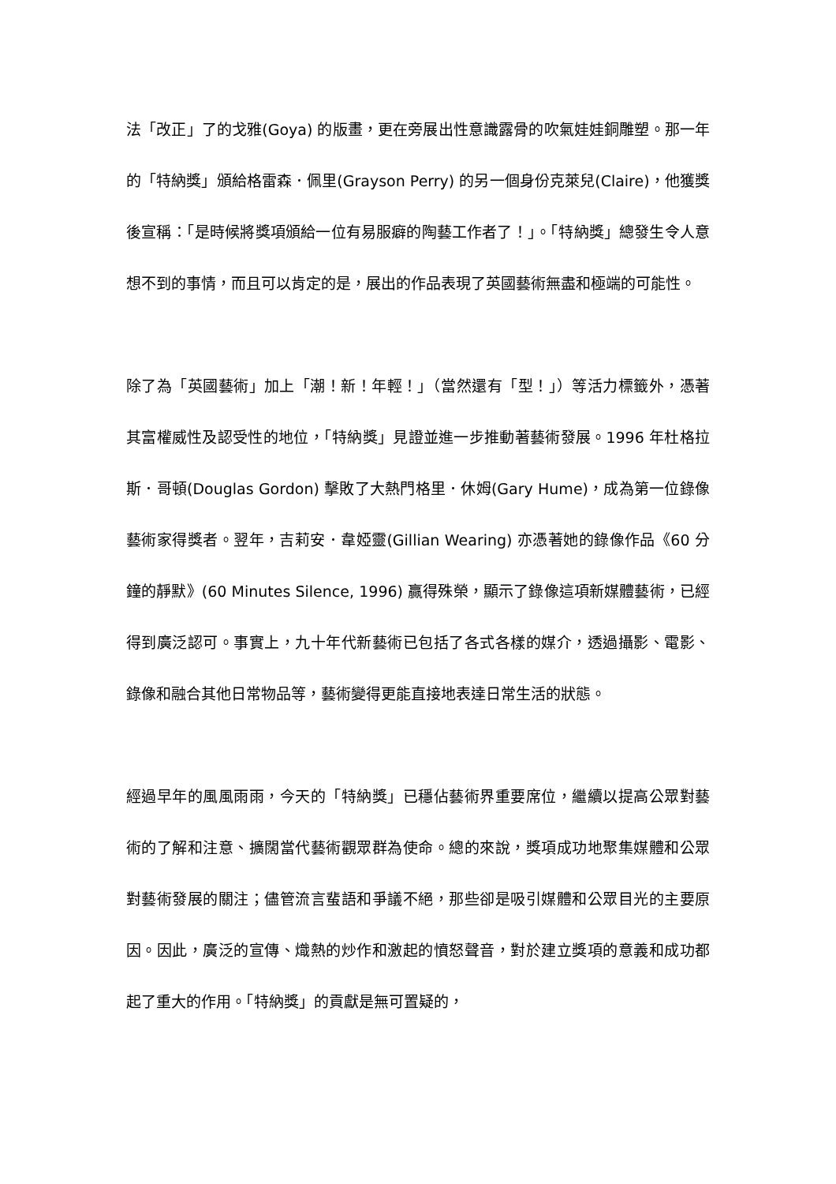法「改正」了的戈雅(Goya) 的版畫，更在旁展出性意識露骨的吹氣娃娃銅雕塑。那一年的「特納獎」頒給格雷森．佩里(Grayson Perry) 的另一個身份克萊兒(Claire)，他獲獎後宣稱：「是時候將獎項頒給一位有易服癖的陶藝工作者了！」。「特納獎」總發生令人意想不到的事情，而且可以肯定的是，展出的作品表現了英國藝術無盡和極端的可能性。
除了為「英國藝術」加上「潮！新！年輕！」（當然還有「型！」）等活力標籤外，憑著其富權威性及認受性的地位，「特納獎」見證並進一步推動著藝術發展。1996 年杜格拉斯．哥頓(Douglas Gordon) 擊敗了大熱門格里．休姆(Gary Hume)，成為第一位錄像藝術家得獎者。翌年，吉莉安．韋婭靈(Gillian Wearing) 亦憑著她的錄像作品《60 分鐘的靜默》(60 Minutes Silence, 1996) 贏得殊榮，顯示了錄像這項新媒體藝術，已經得到廣泛認可。事實上，九十年代新藝術已包括了各式各樣的媒介，透過攝影、電影、錄像和融合其他日常物品等，藝術變得更能直接地表達日常生活的狀態。
經過早年的風風雨雨，今天的「特納獎」已穩佔藝術界重要席位，繼續以提高公眾對藝術的了解和注意、擴闊當代藝術觀眾群為使命。總的來說，獎項成功地聚集媒體和公眾對藝術發展的關注；儘管流言蜚語和爭議不絕，那些卻是吸引媒體和公眾目光的主要原因。因此，廣泛的宣傳、熾熱的炒作和激起的憤怒聲音，對於建立獎項的意義和成功都起了重大的作用。「特納獎」的貢獻是無可置疑的，